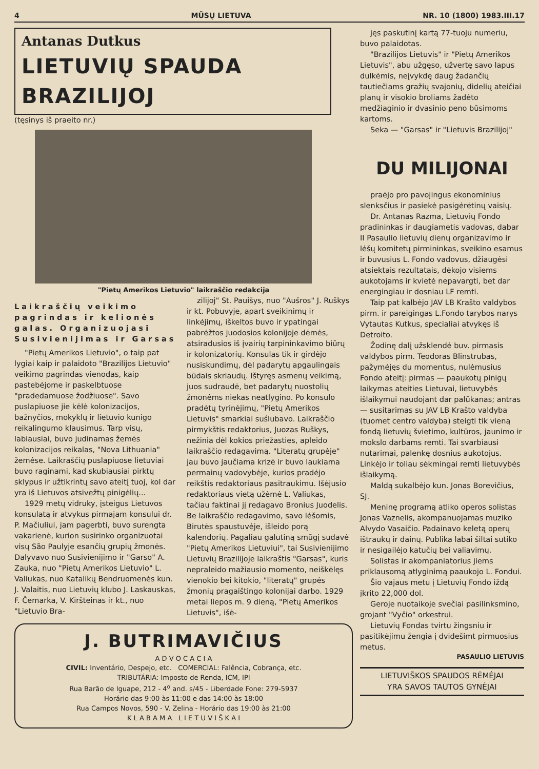4 MŪSŲ LIETUVA NR. 10 (1800) 1983.III.17
Antanas Dutkus
LIETUVIŲ SPAUDA BRAZILIJOJ
(tęsinys iš praeito nr.)
"Pietų Amerikos Lietuvio" laikraščio redakcija
Laikraščių veikimo pagrindas ir kelionės galas. Organizuojasi Susivienijimas ir Garsas
"Pietų Amerikos Lietuvio", o taip pat lygiai kaip ir palaidoto "Brazilijos Lietuvio" veikimo pagrindas vienodas, kaip pastebėjome ir paskelbtuose "pradedamuose žodžiuose". Savo puslapiuose jie kėlė kolonizacijos, bažnyčios, mokyklų ir lietuvio kunigo reikalingumo klausimus. Tarp visų, labiausiai, buvo judinamas žemės kolonizacijos reikalas, "Nova Lithuania" žemėse. Laikraščių puslapiuose lietuviai buvo raginami, kad skubiausiai pirktų sklypus ir užtikrintų savo ateitį tuoj, kol dar yra iš Lietuvos atsivežtų pinigėlių...
1929 metų vidruky, įsteigus Lietuvos konsulatą ir atvykus pirmajam konsului dr. P. Mačiuliui, jam pagerbti, buvo surengta vakarienė, kurion susirinko organizuotai visų São Paulyje esančių grupių žmonės. Dalyvavo nuo Susivienijimo ir "Garso" A. Zauka, nuo "Pietų Amerikos Lietuvio" L. Valiukas, nuo Katalikų Bendruomenės kun. J. Valaitis, nuo Lietuvių klubo J. Laskauskas, F. Čemarka, V. Kiršteinas ir kt., nuo "Lietuvio Bra-
zilijoj" St. Pauišys, nuo "Aušros" J. Ruškys ir kt. Pobuvyje, apart sveikinimų ir linkėjimų, iškeltos buvo ir ypatingai pabrėžtos juodosios kolonijoje dėmės, atsiradusios iš įvairių tarpininkavimo biūrų ir kolonizatorių. Konsulas tik ir girdėjo nusiskundimų, dėl padarytų apgaulingais būdais skriaudų. Ištyręs asmenų veikimą, juos sudraudė, bet padarytų nuostolių žmonėms niekas neatlygino. Po konsulo pradėtų tyrinėjimų, "Pietų Amerikos Lietuvis" smarkiai suślubavo. Laikraščio pirmykštis redaktorius, Juozas Ruškys, nežinia dėl kokios priežasties, apleido laikraščio redagavimą. "Literatų grupėje" jau buvo jaučiama krizė ir buvo laukiama permainų vadovybėje, kurios pradėjo reikštis redaktoriaus pasitraukimu. Išėjusio redaktoriaus vietą užėmė L. Valiukas, tačiau faktinai jį redagavo Bronius Juodelis. Be laikraščio redagavimo, savo lėšomis, Birutės spaustuvėje, išleido porą kalendorių. Pagaliau galutiną smūgį sudavė "Pietų Amerikos Lietuviui", tai Susivienijimo Lietuvių Brazilijoje laikraštis "Garsas", kuris nepraleido mažiausio momento, neiškėlęs vienokio bei kitokio, "literatų" grupės žmonių pragaištingo kolonijai darbo. 1929 metai liepos m. 9 dieną, "Pietų Amerikos Lietuvis", išė-
J. BUTRIMAVIČIUS
A D V O C A C I A
CIVIL: Inventário, Despejo, etc. COMERCIAL: Falência, Cobrança, etc.
TRIBUTÁRIA: Imposto de Renda, ICM, IPI
Rua Barão de Iguape, 212 - 4<sup>o</sup> and. s/45 - Liberdade Fone: 279-5937
Horário das 9:00 às 11:00 e das 14:00 às 18:00
Rua Campos Novos, 590 - V. Zelina - Horário das 19:00 às 21:00
K L A B A M A L I E T U V I Š K A I
jęs paskutinį kartą 77-tuoju numeriu, buvo palaidotas.
"Brazilijos Lietuvis" ir "Pietų Amerikos Lietuvis", abu užgęso, užvertę savo lapus dulkėmis, neįvykdę daug žadančių tautiečiams gražių svajonių, didelių ateičiai planų ir visokio broliams žadėto medžiaginio ir dvasinio peno būsimoms kartoms.
Seka — "Garsas" ir "Lietuvis Brazilijoj"
DU MILIJONAI
praėjo pro pavojingus ekonominius slenksčius ir pasiekė pasigėrėtinų vaisių.
Dr. Antanas Razma, Lietuvių Fondo pradininkas ir daugiametis vadovas, dabar II Pasaulio lietuvių dienų organizavimo ir lėšų komitetų pirmininkas, sveikino esamus ir buvusius L. Fondo vadovus, džiaugėsi atsiektais rezultatais, dėkojo visiems aukotojams ir kvietė nepavargti, bet dar energingiau ir dosniau LF remti.
Taip pat kalbėjo JAV LB Krašto valdybos pirm. ir pareigingas L.Fondo tarybos narys Vytautas Kutkus, specialiai atvykęs iš Detroito.
Žodinę dalį užsklendė buv. pirmasis valdybos pirm. Teodoras Blinstrubas, pažymėjęs du momentus, nulėmusius Fondo ateitį: pirmas — paaukotų pinigų laikymas ateities Lietuvai, lietuvybės išlaikymui naudojant dar palūkanas; antras — susitarimas su JAV LB Krašto valdyba (tuomet centro valdyba) steigti tik vieną fondą lietuvių švietimo, kultūros, jaunimo ir mokslo darbams remti. Tai svarbiausi nutarimai, palenkę dosnius aukotojus. Linkėjo ir toliau sėkmingai remti lietuvybės išlaikymą.
Maldą sukalbėjo kun. Jonas Borevičius, SJ.
Meninę programą atliko operos solistas Jonas Vaznelis, akompanuojamas muziko Alvydo Vasaičio. Padainavo keletą operų ištraukų ir dainų. Publika labai šiltai sutiko ir nesigailėjo katučių bei valiavimų.
Solistas ir akompaniatorius jiems priklausomą atlyginimą paaukojo L. Fondui.
Šio vajaus metu į Lietuvių Fondo iždą įkrito 22,000 dol.
Geroje nuotaikoje svečiai pasilinksmino, grojant "Vyčio" orkestrui.
Lietuvių Fondas tvirtu žingsniu ir pasitikėjimu žengia į dvidešimt pirmuosius metus.
PASAULIO LIETUVIS
LIETUVIŠKOS SPAUDOS RĖMĖJAI
YRA SAVOS TAUTOS GYNĖJAI